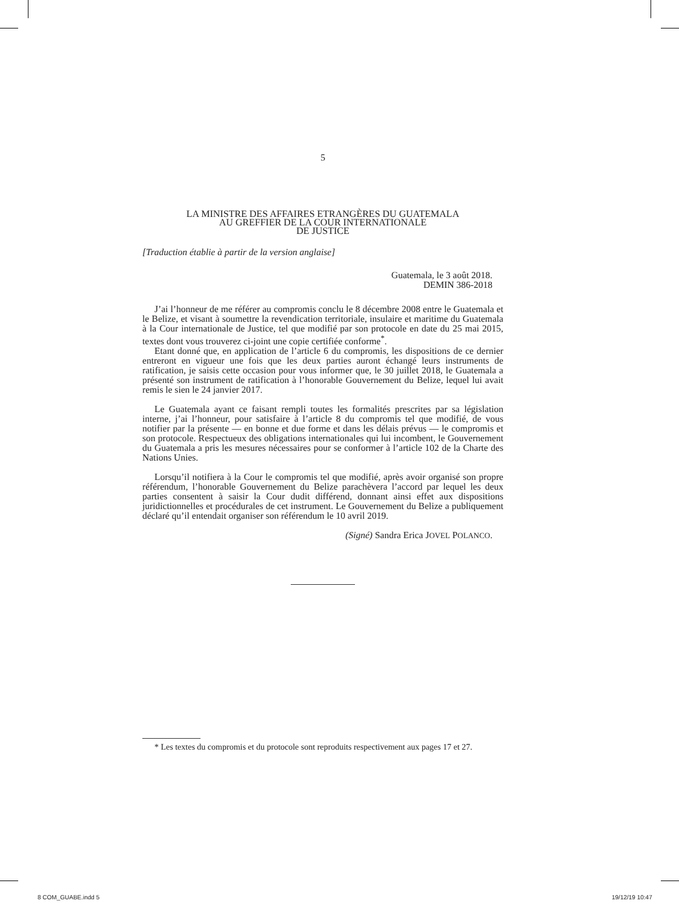5
LA MINISTRE DES AFFAIRES ETRANGÈRES DU GUATEMALA
AU GREFFIER DE LA COUR INTERNATIONALE
DE JUSTICE
[Traduction établie à partir de la version anglaise]
Guatemala, le 3 août 2018.
DEMIN 386-2018
J’ai l’honneur de me référer au compromis conclu le 8 décembre 2008 entre le Guatemala et le Belize, et visant à soumettre la revendication territoriale, insulaire et maritime du Guatemala à la Cour internationale de Justice, tel que modifié par son protocole en date du 25 mai 2015, textes dont vous trouverez ci-joint une copie certifiée conforme<sup>*</sup>.
Etant donné que, en application de l’article 6 du compromis, les dispositions de ce dernier entreront en vigueur une fois que les deux parties auront échangé leurs instruments de ratification, je saisis cette occasion pour vous informer que, le 30 juillet 2018, le Guatemala a présenté son instrument de ratification à l’honorable Gouvernement du Belize, lequel lui avait remis le sien le 24 janvier 2017.
Le Guatemala ayant ce faisant rempli toutes les formalités prescrites par sa législation interne, j’ai l’honneur, pour satisfaire à l’article 8 du compromis tel que modifié, de vous notifier par la présente — en bonne et due forme et dans les délais prévus — le compromis et son protocole. Respectueux des obligations internationales qui lui incombent, le Gouvernement du Guatemala a pris les mesures nécessaires pour se conformer à l’article 102 de la Charte des Nations Unies.
Lorsqu’il notifiera à la Cour le compromis tel que modifié, après avoir organisé son propre référendum, l’honorable Gouvernement du Belize parachèvera l’accord par lequel les deux parties consentent à saisir la Cour dudit différend, donnant ainsi effet aux dispositions juridictionnelles et procédurales de cet instrument. Le Gouvernement du Belize a publiquement déclaré qu’il entendait organiser son référendum le 10 avril 2019.
(Signé) Sandra Erica JOVEL POLANCO.
* Les textes du compromis et du protocole sont reproduits respectivement aux pages 17 et 27.
8 COM_GUABE.indd 5 19/12/19 10:47